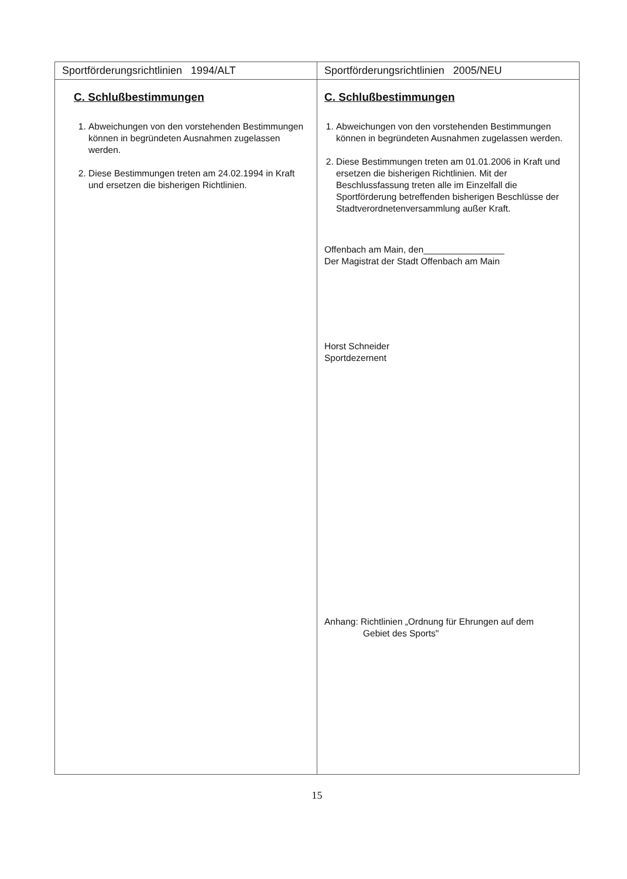| Sportförderungsrichtlinien 1994/ALT | Sportförderungsrichtlinien 2005/NEU |
| C. Schlußbestimmungen 1. Abweichungen von den vorstehenden Bestimmungen können in begründeten Ausnahmen zugelassen werden. 2. Diese Bestimmungen treten am 24.02.1994 in Kraft und ersetzen die bisherigen Richtlinien. | C. Schlußbestimmungen 1. Abweichungen von den vorstehenden Bestimmungen können in begründeten Ausnahmen zugelassen werden. 2. Diese Bestimmungen treten am 01.01.2006 in Kraft und ersetzen die bisherigen Richtlinien. Mit der Beschlussfassung treten alle im Einzelfall die Sportförderung betreffenden bisherigen Beschlüsse der Stadtverordnetenversammlung außer Kraft. Offenbach am Main, den________________ Der Magistrat der Stadt Offenbach am Main Horst Schneider Sportdezernent Anhang: Richtlinien „Ordnung für Ehrungen auf dem Gebiet des Sports" |
15